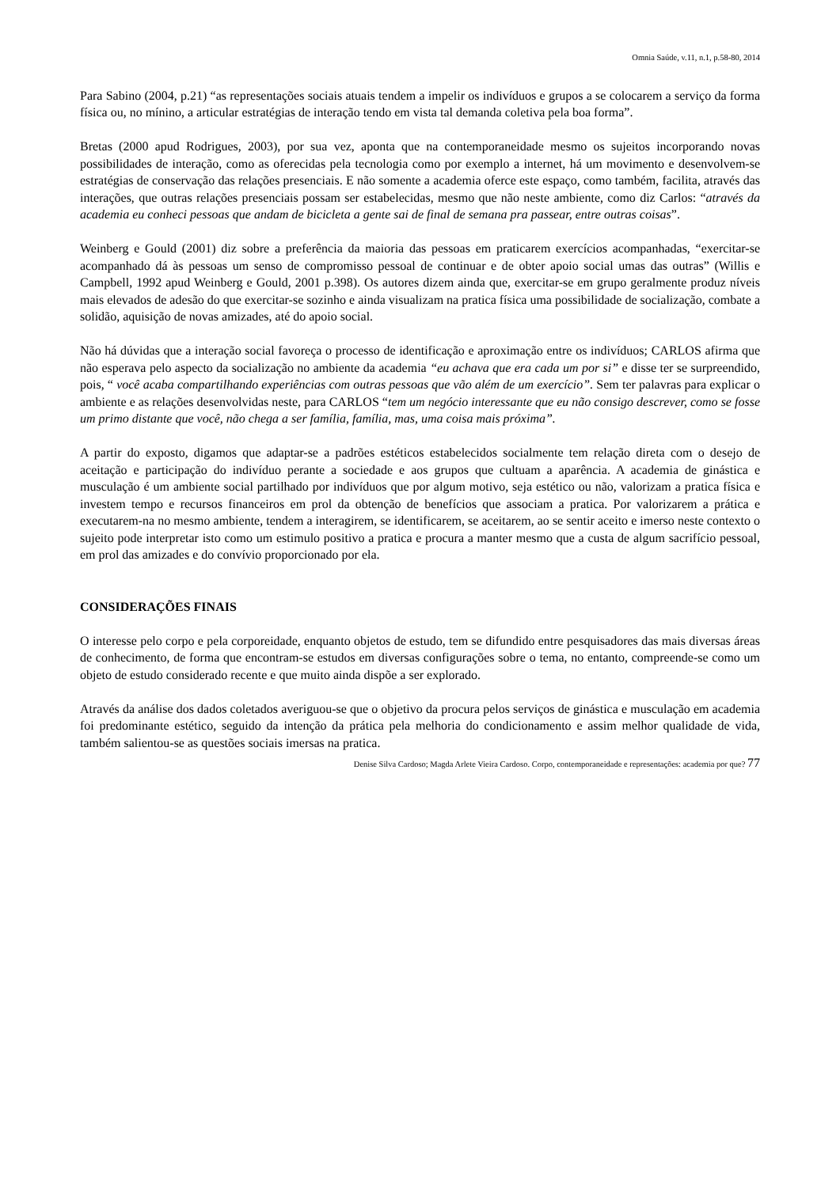Omnia Saúde, v.11, n.1, p.58-80, 2014
Para Sabino (2004, p.21) “as representações sociais atuais tendem a impelir os indivíduos e grupos a se colocarem a serviço da forma física ou, no mínino, a articular estratégias de interação tendo em vista tal demanda coletiva pela boa forma”.
Bretas (2000 apud Rodrigues, 2003), por sua vez, aponta que na contemporaneidade mesmo os sujeitos incorporando novas possibilidades de interação, como as oferecidas pela tecnologia como por exemplo a internet, há um movimento e desenvolvem-se estratégias de conservação das relações presenciais. E não somente a academia oferce este espaço, como também, facilita, através das interações, que outras relações presenciais possam ser estabelecidas, mesmo que não neste ambiente, como diz Carlos: “através da academia eu conheci pessoas que andam de bicicleta a gente sai de final de semana pra passear, entre outras coisas”.
Weinberg e Gould (2001) diz sobre a preferência da maioria das pessoas em praticarem exercícios acompanhadas, “exercitar-se acompanhado dá às pessoas um senso de compromisso pessoal de continuar e de obter apoio social umas das outras” (Willis e Campbell, 1992 apud Weinberg e Gould, 2001 p.398). Os autores dizem ainda que, exercitar-se em grupo geralmente produz níveis mais elevados de adesão do que exercitar-se sozinho e ainda visualizam na pratica física uma possibilidade de socialização, combate a solidão, aquisição de novas amizades, até do apoio social.
Não há dúvidas que a interação social favoreça o processo de identificação e aproximação entre os indivíduos; CARLOS afirma que não esperava pelo aspecto da socialização no ambiente da academia “eu achava que era cada um por si” e disse ter se surpreendido, pois, “ você acaba compartilhando experiências com outras pessoas que vão além de um exercício”. Sem ter palavras para explicar o ambiente e as relações desenvolvidas neste, para CARLOS “tem um negócio interessante que eu não consigo descrever, como se fosse um primo distante que você, não chega a ser família, família, mas, uma coisa mais próxima”.
A partir do exposto, digamos que adaptar-se a padrões estéticos estabelecidos socialmente tem relação direta com o desejo de aceitação e participação do indivíduo perante a sociedade e aos grupos que cultuam a aparência. A academia de ginástica e musculação é um ambiente social partilhado por indivíduos que por algum motivo, seja estético ou não, valorizam a pratica física e investem tempo e recursos financeiros em prol da obtenção de benefícios que associam a pratica. Por valorizarem a prática e executarem-na no mesmo ambiente, tendem a interagirem, se identificarem, se aceitarem, ao se sentir aceito e imerso neste contexto o sujeito pode interpretar isto como um estimulo positivo a pratica e procura a manter mesmo que a custa de algum sacrifício pessoal, em prol das amizades e do convívio proporcionado por ela.
CONSIDERAÇÕES FINAIS
O interesse pelo corpo e pela corporeidade, enquanto objetos de estudo, tem se difundido entre pesquisadores das mais diversas áreas de conhecimento, de forma que encontram-se estudos em diversas configurações sobre o tema, no entanto, compreende-se como um objeto de estudo considerado recente e que muito ainda dispõe a ser explorado.
Através da análise dos dados coletados averiguou-se que o objetivo da procura pelos serviços de ginástica e musculação em academia foi predominante estético, seguido da intenção da prática pela melhoria do condicionamento e assim melhor qualidade de vida, também salientou-se as questões sociais imersas na pratica.
Denise Silva Cardoso; Magda Arlete Vieira Cardoso. Corpo, contemporaneidade e representações: academia por que? 77